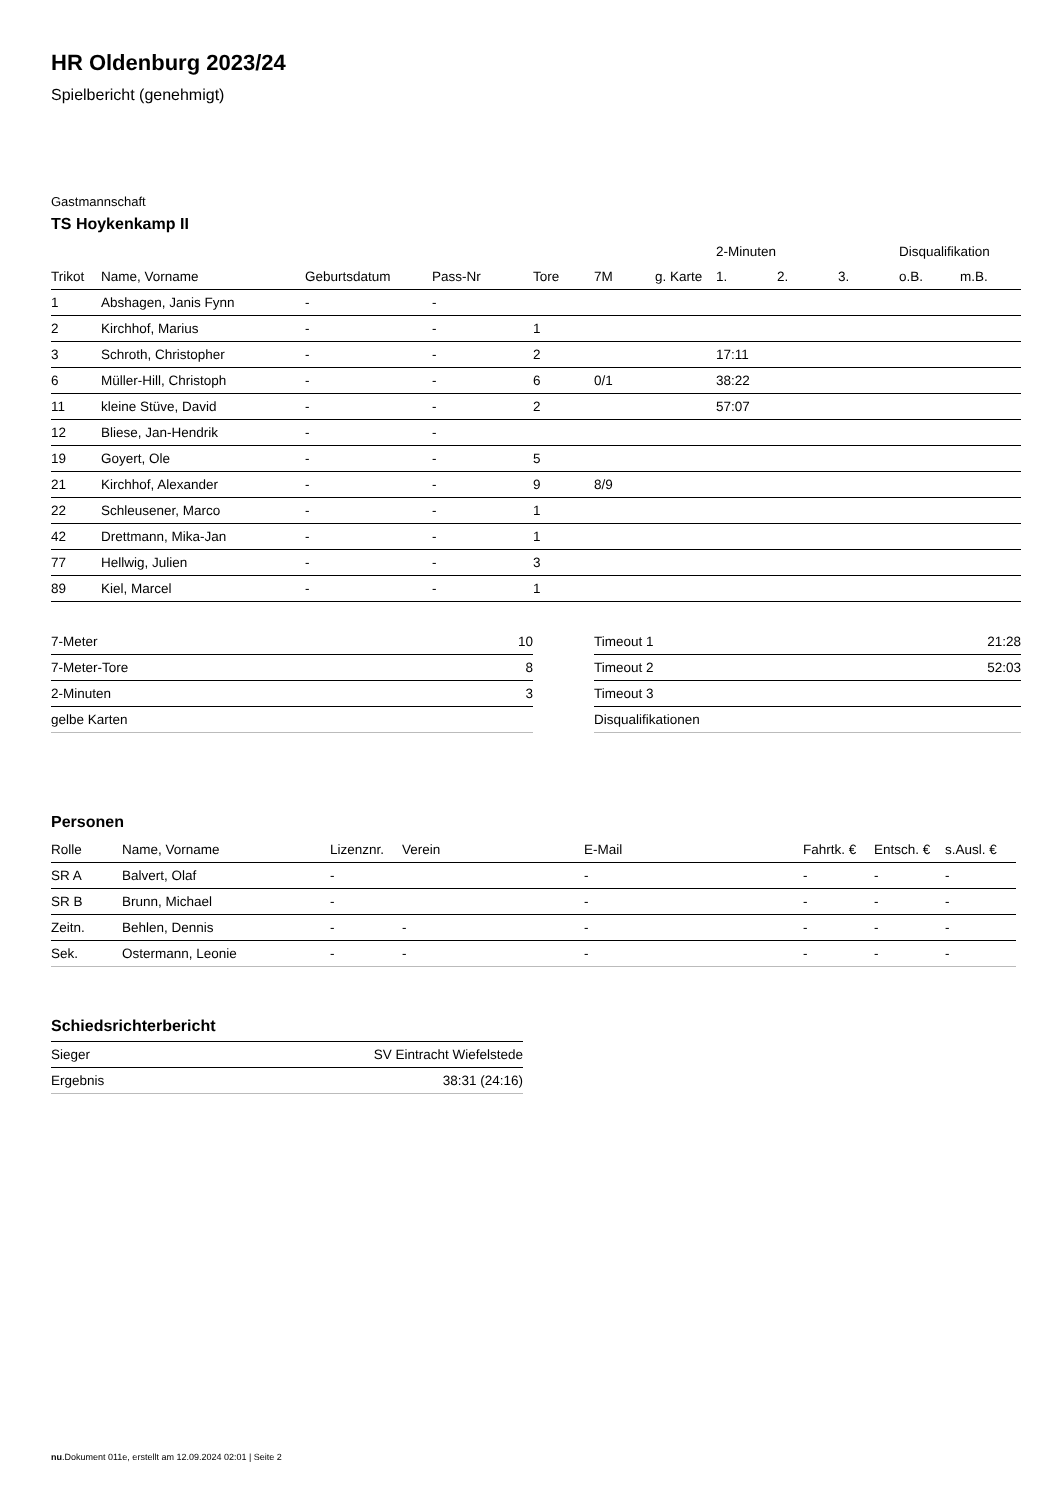HR Oldenburg 2023/24
Spielbericht (genehmigt)
Gastmannschaft
TS Hoykenkamp II
| | | | | | | | 2-Minuten | | | Disqualifikation | |
| --- | --- | --- | --- | --- | --- | --- | --- | --- | --- | --- | --- |
| Trikot | Name, Vorname | Geburtsdatum | Pass-Nr | Tore | 7M | g. Karte | 1. | 2. | 3. | o.B. | m.B. |
| 1 | Abshagen, Janis Fynn | - | - | | | | | | | | |
| 2 | Kirchhof, Marius | - | - | 1 | | | | | | | |
| 3 | Schroth, Christopher | - | - | 2 | | | 17:11 | | | | |
| 6 | Müller-Hill, Christoph | - | - | 6 | 0/1 | | 38:22 | | | | |
| 11 | kleine Stüve, David | - | - | 2 | | | 57:07 | | | | |
| 12 | Bliese, Jan-Hendrik | - | - | | | | | | | | |
| 19 | Goyert, Ole | - | - | 5 | | | | | | | |
| 21 | Kirchhof, Alexander | - | - | 9 | 8/9 | | | | | | |
| 22 | Schleusener, Marco | - | - | 1 | | | | | | | |
| 42 | Drettmann, Mika-Jan | - | - | 1 | | | | | | | |
| 77 | Hellwig, Julien | - | - | 3 | | | | | | | |
| 89 | Kiel, Marcel | - | - | 1 | | | | | | | |
| 7-Meter | 10 |
| 7-Meter-Tore | 8 |
| 2-Minuten | 3 |
| gelbe Karten | |
| Timeout 1 | 21:28 |
| Timeout 2 | 52:03 |
| Timeout 3 | |
| Disqualifikationen | |
Personen
| Rolle | Name, Vorname | Lizenznr. | Verein | E-Mail | Fahrtk. € | Entsch. € | s.Ausl. € |
| --- | --- | --- | --- | --- | --- | --- | --- |
| SR A | Balvert, Olaf | - | | - | - | - | - |
| SR B | Brunn, Michael | - | | - | - | - | - |
| Zeitn. | Behlen, Dennis | - | - | - | - | - | - |
| Sek. | Ostermann, Leonie | - | - | - | - | - | - |
Schiedsrichterbericht
| Sieger | SV Eintracht Wiefelstede |
| Ergebnis | 38:31 (24:16) |
nu.Dokument 011e, erstellt am 12.09.2024 02:01 | Seite 2